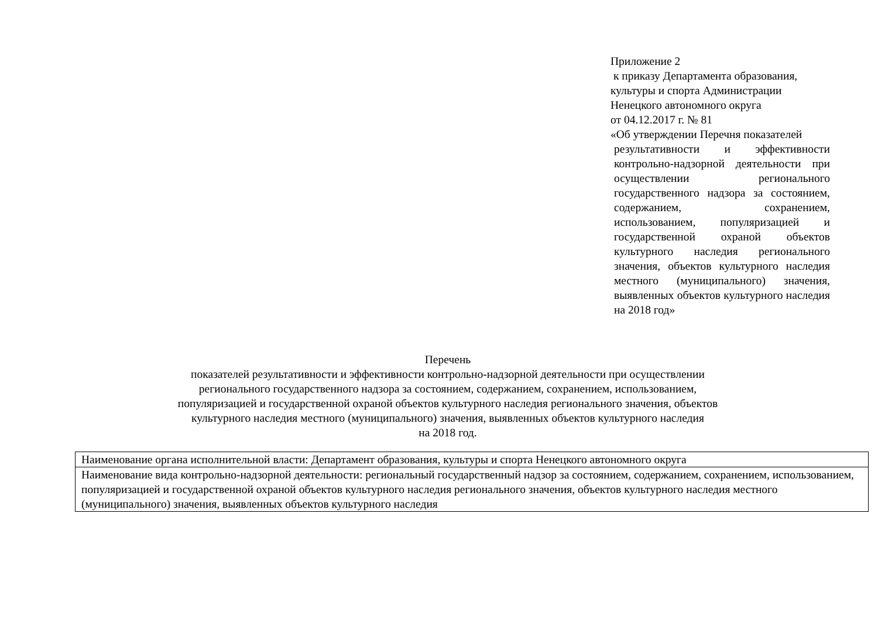Приложение 2
к приказу Департамента образования,
культуры и спорта Администрации
Ненецкого автономного округа
от 04.12.2017 г. № 81
«Об утверждении Перечня показателей
результативности и эффективности контрольно-надзорной деятельности при осуществлении регионального государственного надзора за состоянием, содержанием, сохранением, использованием, популяризацией и государственной охраной объектов культурного наследия регионального значения, объектов культурного наследия местного (муниципального) значения, выявленных объектов культурного наследия на 2018 год»
Перечень
показателей результативности и эффективности контрольно-надзорной деятельности при осуществлении
регионального государственного надзора за состоянием, содержанием, сохранением, использованием,
популяризацией и государственной охраной объектов культурного наследия регионального значения, объектов
культурного наследия местного (муниципального) значения, выявленных объектов культурного наследия
на 2018 год.
| Наименование органа исполнительной власти: Департамент образования, культуры и спорта Ненецкого автономного округа |
| Наименование вида контрольно-надзорной деятельности: региональный государственный надзор за состоянием, содержанием, сохранением, использованием, популяризацией и государственной охраной объектов культурного наследия регионального значения, объектов культурного наследия местного (муниципального) значения, выявленных объектов культурного наследия |